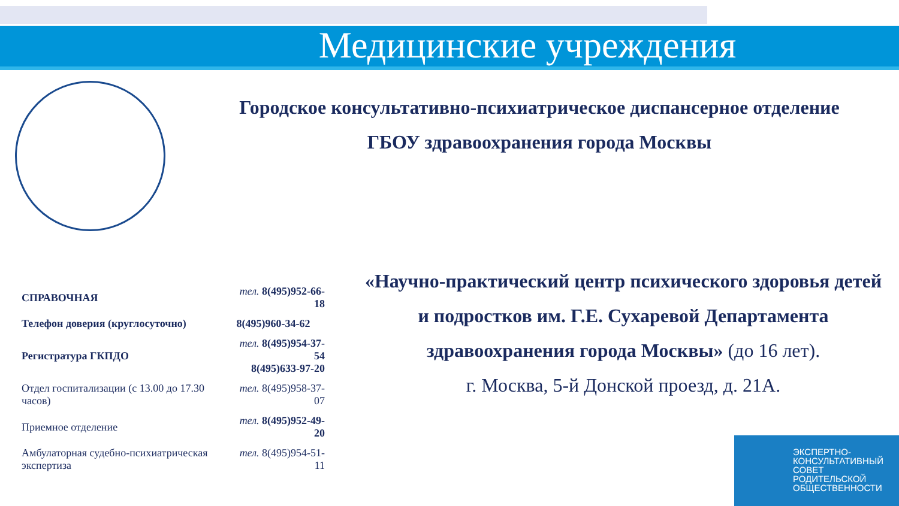Медицинские учреждения
Городское консультативно-психиатрическое диспансерное отделение
ГБОУ здравоохранения города Москвы
| СПРАВОЧНАЯ | тел. 8(495)952-66-18 |
| Телефон доверия (круглосуточно) | 8(495)960-34-62 |
| Регистратура ГКПДО | тел. 8(495)954-37-54 8(495)633-97-20 |
| Отдел госпитализации (с 13.00 до 17.30 часов) | тел. 8(495)958-37-07 |
| Приемное отделение | тел. 8(495)952-49-20 |
| Амбулаторная судебно-психиатрическая экспертиза | тел. 8(495)954-51-11 |
«Научно-практический центр психического здоровья детей и подростков им. Г.Е. Сухаревой Департамента здравоохранения города Москвы» (до 16 лет).
г. Москва, 5-й Донской проезд, д. 21А.
ЭКСПЕРТНО-
КОНСУЛЬТАТИВНЫЙ
СОВЕТ
РОДИТЕЛЬСКОЙ
ОБЩЕСТВЕННОСТИ